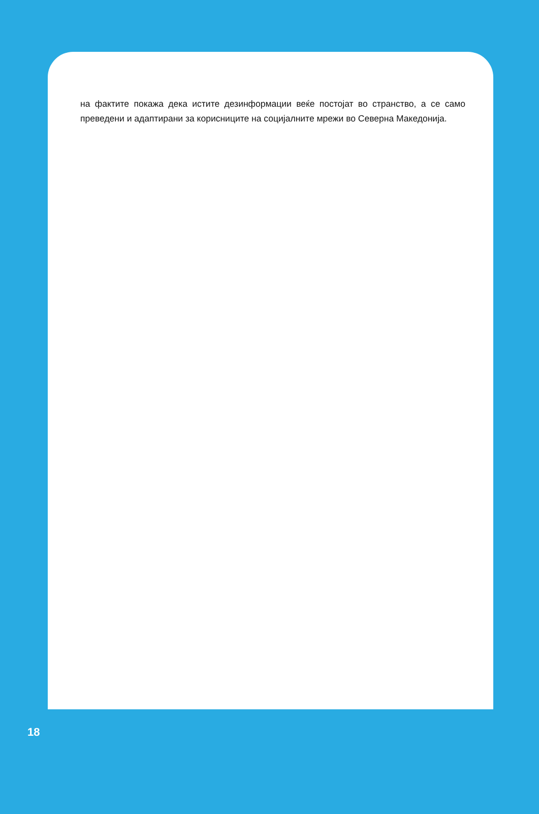на фактите покажа дека истите дезинформации веќе постојат во странство, а се само преведени и адаптирани за корисниците на социјалните мрежи во Северна Македонија.
18